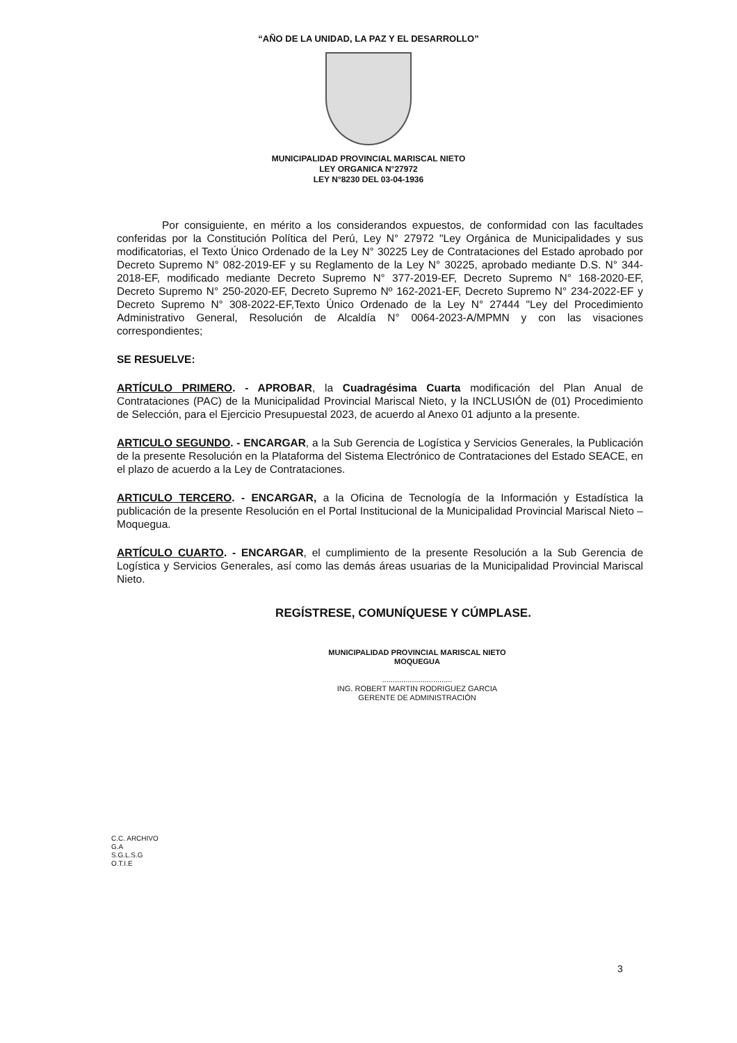“AÑO DE LA UNIDAD, LA PAZ Y EL DESARROLLO”
MUNICIPALIDAD PROVINCIAL MARISCAL NIETO
LEY ORGANICA N°27972
LEY N°8230 DEL 03-04-1936
Por consiguiente, en mérito a los considerandos expuestos, de conformidad con las facultades conferidas por la Constitución Política del Perú, Ley N° 27972 "Ley Orgánica de Municipalidades y sus modificatorias, el Texto Único Ordenado de la Ley N° 30225 Ley de Contrataciones del Estado aprobado por Decreto Supremo N° 082-2019-EF y su Reglamento de la Ley N° 30225, aprobado mediante D.S. N° 344-2018-EF, modificado mediante Decreto Supremo N° 377-2019-EF, Decreto Supremo N° 168-2020-EF, Decreto Supremo N° 250-2020-EF, Decreto Supremo Nº 162-2021-EF, Decreto Supremo N° 234-2022-EF y Decreto Supremo N° 308-2022-EF,Texto Único Ordenado de la Ley N° 27444 "Ley del Procedimiento Administrativo General, Resolución de Alcaldía N° 0064-2023-A/MPMN y con las visaciones correspondientes;
SE RESUELVE:
ARTÍCULO PRIMERO. - APROBAR, la Cuadragésima Cuarta modificación del Plan Anual de Contrataciones (PAC) de la Municipalidad Provincial Mariscal Nieto, y la INCLUSIÓN de (01) Procedimiento de Selección, para el Ejercicio Presupuestal 2023, de acuerdo al Anexo 01 adjunto a la presente.
ARTICULO SEGUNDO. - ENCARGAR, a la Sub Gerencia de Logística y Servicios Generales, la Publicación de la presente Resolución en la Plataforma del Sistema Electrónico de Contrataciones del Estado SEACE, en el plazo de acuerdo a la Ley de Contrataciones.
ARTICULO TERCERO. - ENCARGAR, a la Oficina de Tecnología de la Información y Estadística la publicación de la presente Resolución en el Portal Institucional de la Municipalidad Provincial Mariscal Nieto – Moquegua.
ARTÍCULO CUARTO. - ENCARGAR, el cumplimiento de la presente Resolución a la Sub Gerencia de Logística y Servicios Generales, así como las demás áreas usuarias de la Municipalidad Provincial Mariscal Nieto.
REGÍSTRESE, COMUNÍQUESE Y CÚMPLASE.
MUNICIPALIDAD PROVINCIAL MARISCAL NIETO
MOQUEGUA
.................................
ING. ROBERT MARTIN RODRIGUEZ GARCIA
GERENTE DE ADMINISTRACIÓN
C.C. ARCHIVO
G.A
S.G.L.S.G
O.T.I.E
3